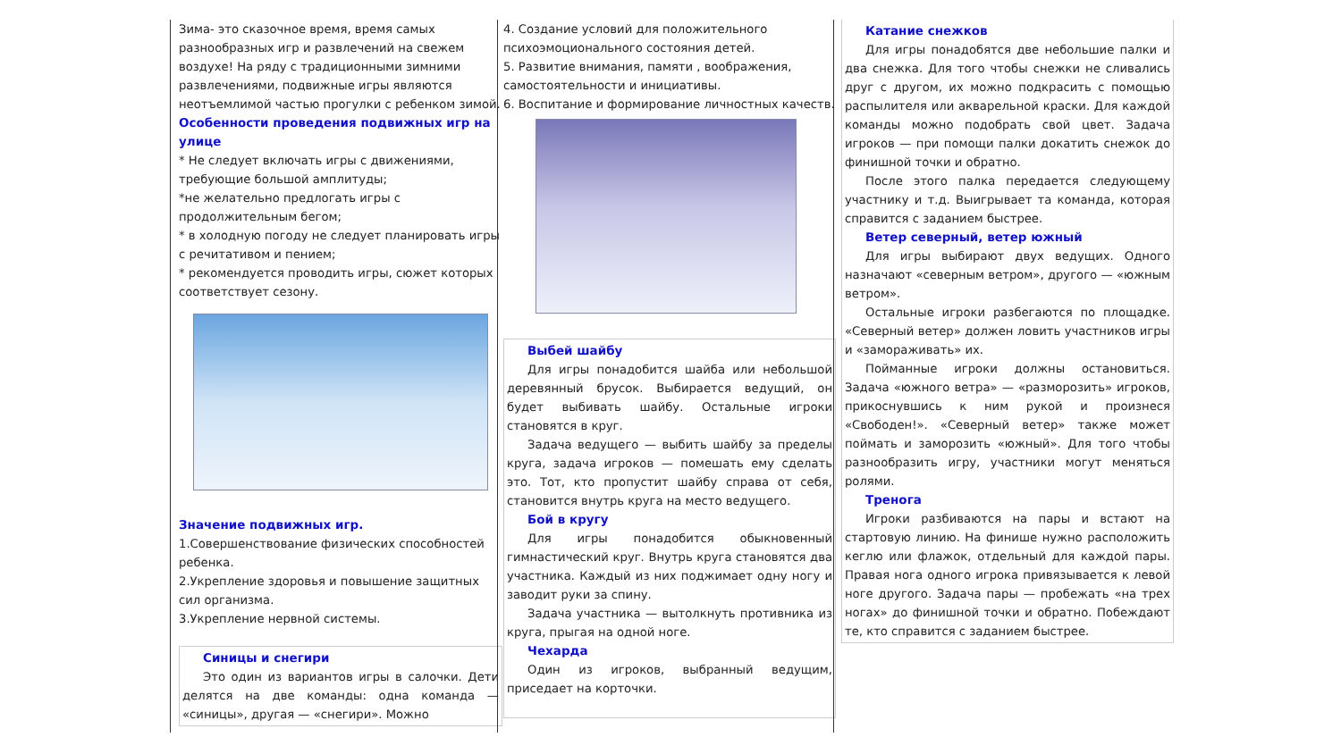Зима- это сказочное время, время самых разнообразных игр и развлечений на свежем воздухе! На ряду с традиционными зимними развлечениями, подвижные игры являются неотъемлимой частью прогулки с ребенком зимой.
Особенности проведения подвижных игр на улице
* Не следует включать игры с движениями, требующие большой амплитуды;
*не желательно предлогать игры с продолжительным бегом;
* в холодную погоду не следует планировать игры с речитативом и пением;
* рекомендуется проводить игры, сюжет которых соответствует сезону.
Значение подвижных игр.
1.Совершенствование физических способностей ребенка.
2.Укрепление здоровья и повышение защитных сил организма.
3.Укрепление нервной системы.
Синицы и снегири
Это один из вариантов игры в салочки. Дети делятся на две команды: одна команда — «синицы», другая — «снегири». Можно
4. Создание условий для положительного психоэмоционального состояния детей.
5. Развитие внимания, памяти , воображения, самостоятельности и инициативы.
6. Воспитание и формирование личностных качеств.
Выбей шайбу
Для игры понадобится шайба или небольшой деревянный брусок. Выбирается ведущий, он будет выбивать шайбу. Остальные игроки становятся в круг.
Задача ведущего — выбить шайбу за пределы круга, задача игроков — помешать ему сделать это. Тот, кто пропустит шайбу справа от себя, становится внутрь круга на место ведущего.
Бой в кругу
Для игры понадобится обыкновенный гимнастический круг. Внутрь круга становятся два участника. Каждый из них поджимает одну ногу и заводит руки за спину.
Задача участника — вытолкнуть противника из круга, прыгая на одной ноге.
Чехарда
Один из игроков, выбранный ведущим, приседает на корточки.
Катание снежков
Для игры понадобятся две небольшие палки и два снежка. Для того чтобы снежки не сливались друг с другом, их можно подкрасить с помощью распылителя или акварельной краски. Для каждой команды можно подобрать свой цвет. Задача игроков — при помощи палки докатить снежок до финишной точки и обратно.
После этого палка передается следующему участнику и т.д. Выигрывает та команда, которая справится с заданием быстрее.
Ветер северный, ветер южный
Для игры выбирают двух ведущих. Одного назначают «северным ветром», другого — «южным ветром».
Остальные игроки разбегаются по площадке. «Северный ветер» должен ловить участников игры и «замораживать» их.
Пойманные игроки должны остановиться. Задача «южного ветра» — «разморозить» игроков, прикоснувшись к ним рукой и произнеся «Свободен!». «Северный ветер» также может поймать и заморозить «южный». Для того чтобы разнообразить игру, участники могут меняться ролями.
Тренога
Игроки разбиваются на пары и встают на стартовую линию. На финише нужно расположить кеглю или флажок, отдельный для каждой пары. Правая нога одного игрока привязывается к левой ноге другого. Задача пары — пробежать «на трех ногах» до финишной точки и обратно. Побеждают те, кто справится с заданием быстрее.